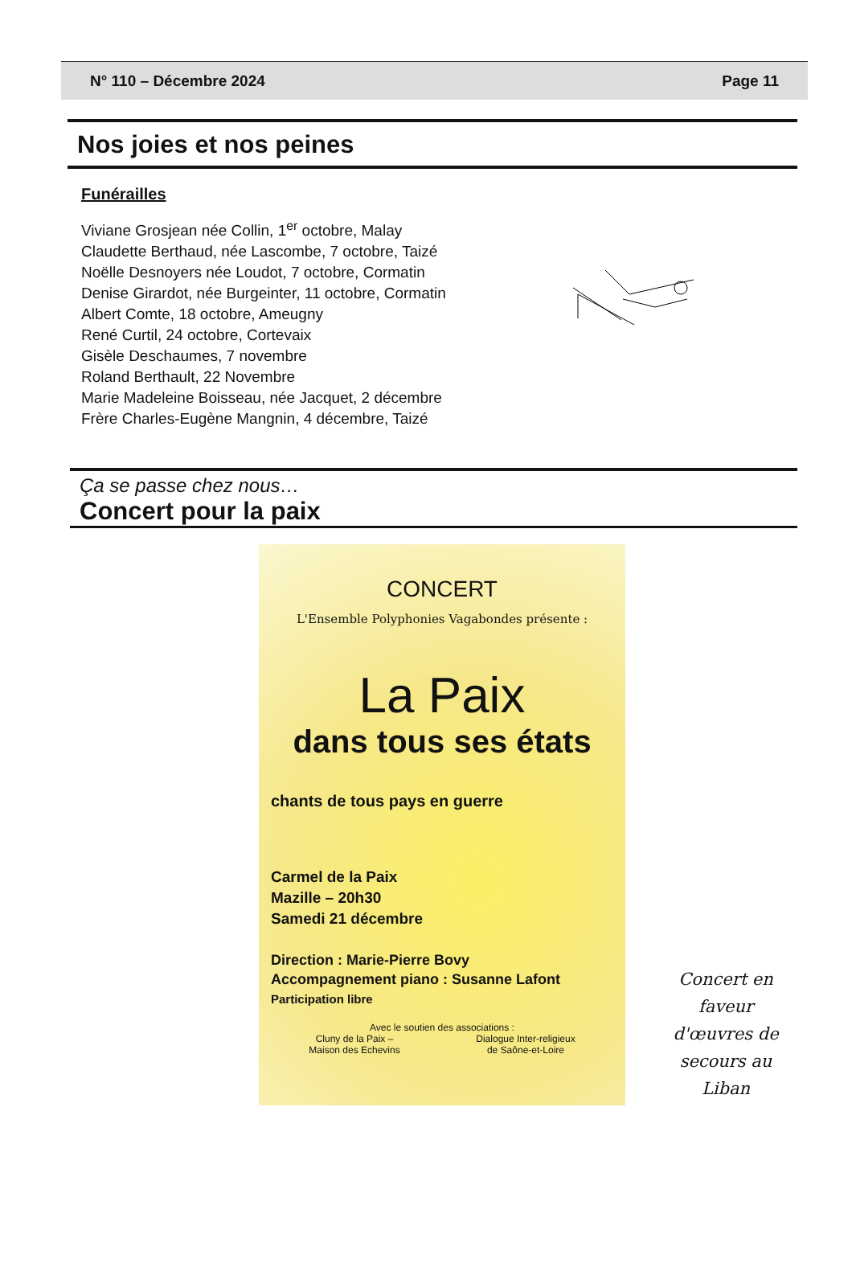N° 110 – Décembre 2024 Page 11
Nos joies et nos peines
Funérailles
Viviane Grosjean née Collin, 1<sup>er</sup> octobre, Malay
Claudette Berthaud, née Lascombe, 7 octobre, Taizé
Noëlle Desnoyers née Loudot, 7 octobre, Cormatin
Denise Girardot, née Burgeinter, 11 octobre, Cormatin
Albert Comte, 18 octobre, Ameugny
René Curtil, 24 octobre, Cortevaix
Gisèle Deschaumes, 7 novembre
Roland Berthault, 22 Novembre
Marie Madeleine Boisseau, née Jacquet, 2 décembre
Frère Charles-Eugène Mangnin, 4 décembre, Taizé
Ça se passe chez nous…
Concert pour la paix
CONCERT
L'Ensemble Polyphonies Vagabondes présente :
La Paix
dans tous ses états
chants de tous pays en guerre
Carmel de la Paix
Mazille – 20h30
Samedi 21 décembre
Direction : Marie-Pierre Bovy
Accompagnement piano : Susanne Lafont
Participation libre
Avec le soutien des associations :
Cluny de la Paix –
Maison des Echevins Dialogue Inter-religieux
de Saône-et-Loire
Concert en faveur d'œuvres de secours au Liban